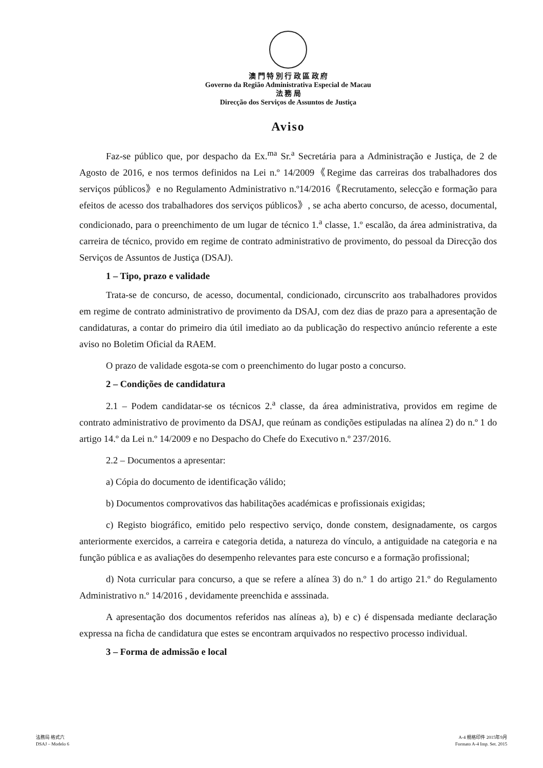澳 門 特 別 行 政 區 政 府
Governo da Região Administrativa Especial de Macau
法 務 局
Direcção dos Serviços de Assuntos de Justiça
Aviso
Faz-se público que, por despacho da Ex.<sup>ma</sup> Sr.<sup>a</sup> Secretária para a Administração e Justiça, de 2 de Agosto de 2016, e nos termos definidos na Lei n.º 14/2009《Regime das carreiras dos trabalhadores dos serviços públicos》e no Regulamento Administrativo n.º14/2016《Recrutamento, selecção e formação para efeitos de acesso dos trabalhadores dos serviços públicos》, se acha aberto concurso, de acesso, documental, condicionado, para o preenchimento de um lugar de técnico 1.<sup>a</sup> classe, 1.º escalão, da área administrativa, da carreira de técnico, provido em regime de contrato administrativo de provimento, do pessoal da Direcção dos Serviços de Assuntos de Justiça (DSAJ).
1 – Tipo, prazo e validade
Trata-se de concurso, de acesso, documental, condicionado, circunscrito aos trabalhadores providos em regime de contrato administrativo de provimento da DSAJ, com dez dias de prazo para a apresentação de candidaturas, a contar do primeiro dia útil imediato ao da publicação do respectivo anúncio referente a este aviso no Boletim Oficial da RAEM.
O prazo de validade esgota-se com o preenchimento do lugar posto a concurso.
2 – Condições de candidatura
2.1 – Podem candidatar-se os técnicos 2.<sup>a</sup> classe, da área administrativa, providos em regime de contrato administrativo de provimento da DSAJ, que reúnam as condições estipuladas na alínea 2) do n.º 1 do artigo 14.º da Lei n.º 14/2009 e no Despacho do Chefe do Executivo n.º 237/2016.
2.2 – Documentos a apresentar:
a) Cópia do documento de identificação válido;
b) Documentos comprovativos das habilitações académicas e profissionais exigidas;
c) Registo biográfico, emitido pelo respectivo serviço, donde constem, designadamente, os cargos anteriormente exercidos, a carreira e categoria detida, a natureza do vínculo, a antiguidade na categoria e na função pública e as avaliações do desempenho relevantes para este concurso e a formação profissional;
d) Nota curricular para concurso, a que se refere a alínea 3) do n.º 1 do artigo 21.º do Regulamento Administrativo n.º 14/2016 , devidamente preenchida e asssinada.
A apresentação dos documentos referidos nas alíneas a), b) e c) é dispensada mediante declaração expressa na ficha de candidatura que estes se encontram arquivados no respectivo processo individual.
3 – Forma de admissão e local
法務局 格式六
DSAJ – Modelo 6
A-4 規格印件 2015年9月
Formato A-4 Imp. Set. 2015